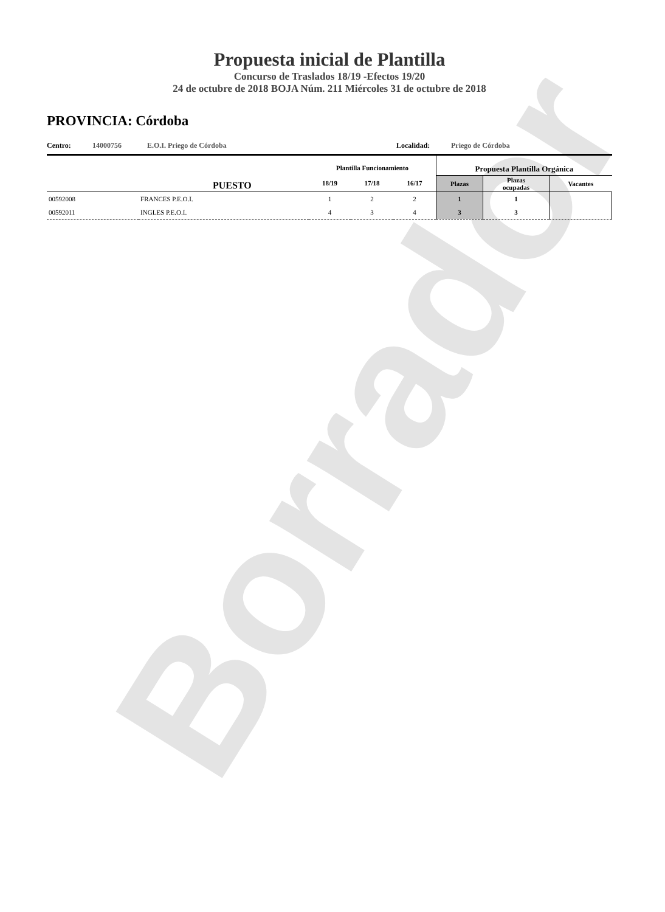Borrador
Propuesta inicial de Plantilla
Concurso de Traslados 18/19 -Efectos 19/20
24 de octubre de 2018 BOJA Núm. 211 Miércoles 31 de octubre de 2018
PROVINCIA: Córdoba
Centro: 14000756 E.O.I. Priego de Córdoba Localidad: Priego de Córdoba
| PUESTO | | Plantilla Funcionamiento | | | Propuesta Plantilla Orgánica | | |
| --- | --- | --- | --- | --- | --- | --- | --- |
| | | 18/19 | 17/18 | 16/17 | Plazas | Plazas ocupadas | Vacantes |
| 00592008 | FRANCES P.E.O.I. | 1 | 2 | 2 | 1 | 1 | |
| 00592011 | INGLES P.E.O.I. | 4 | 3 | 4 | 3 | 3 | |